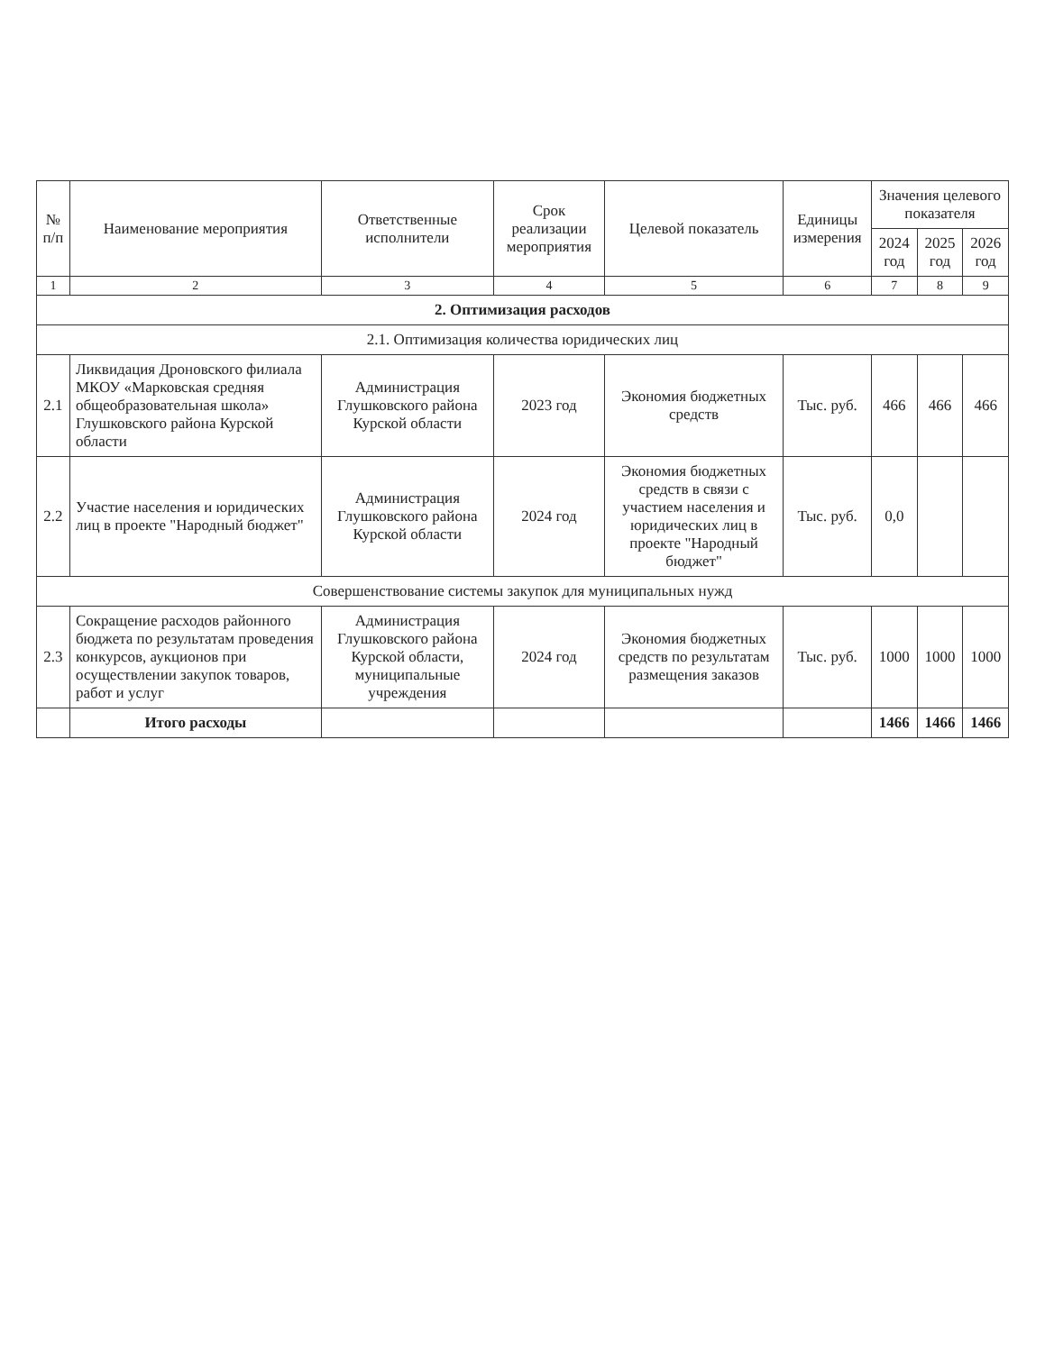| № п/п | Наименование мероприятия | Ответственные исполнители | Срок реализации мероприятия | Целевой показатель | Единицы измерения | Значения целевого показателя | | |
| --- | --- | --- | --- | --- | --- | --- | --- | --- |
| | | | | | | 2024 год | 2025 год | 2026 год |
| 1 | 2 | 3 | 4 | 5 | 6 | 7 | 8 | 9 |
| 2. Оптимизация расходов | | | | | | | | |
| 2.1. Оптимизация количества юридических лиц | | | | | | | | |
| 2.1 | Ликвидация Дроновского филиала МКОУ «Марковская средняя общеобразовательная школа» Глушковского района Курской области | Администрация Глушковского района Курской области | 2023 год | Экономия бюджетных средств | Тыс. руб. | 466 | 466 | 466 |
| 2.2 | Участие населения и юридических лиц в проекте "Народный бюджет" | Администрация Глушковского района Курской области | 2024 год | Экономия бюджетных средств в связи с участием населения и юридических лиц в проекте "Народный бюджет" | Тыс. руб. | 0,0 | | |
| Совершенствование системы закупок для муниципальных нужд | | | | | | | | |
| 2.3 | Сокращение расходов районного бюджета по результатам проведения конкурсов, аукционов при осуществлении закупок товаров, работ и услуг | Администрация Глушковского района Курской области, муниципальные учреждения | 2024 год | Экономия бюджетных средств по результатам размещения заказов | Тыс. руб. | 1000 | 1000 | 1000 |
| | Итого расходы | | | | | 1466 | 1466 | 1466 |